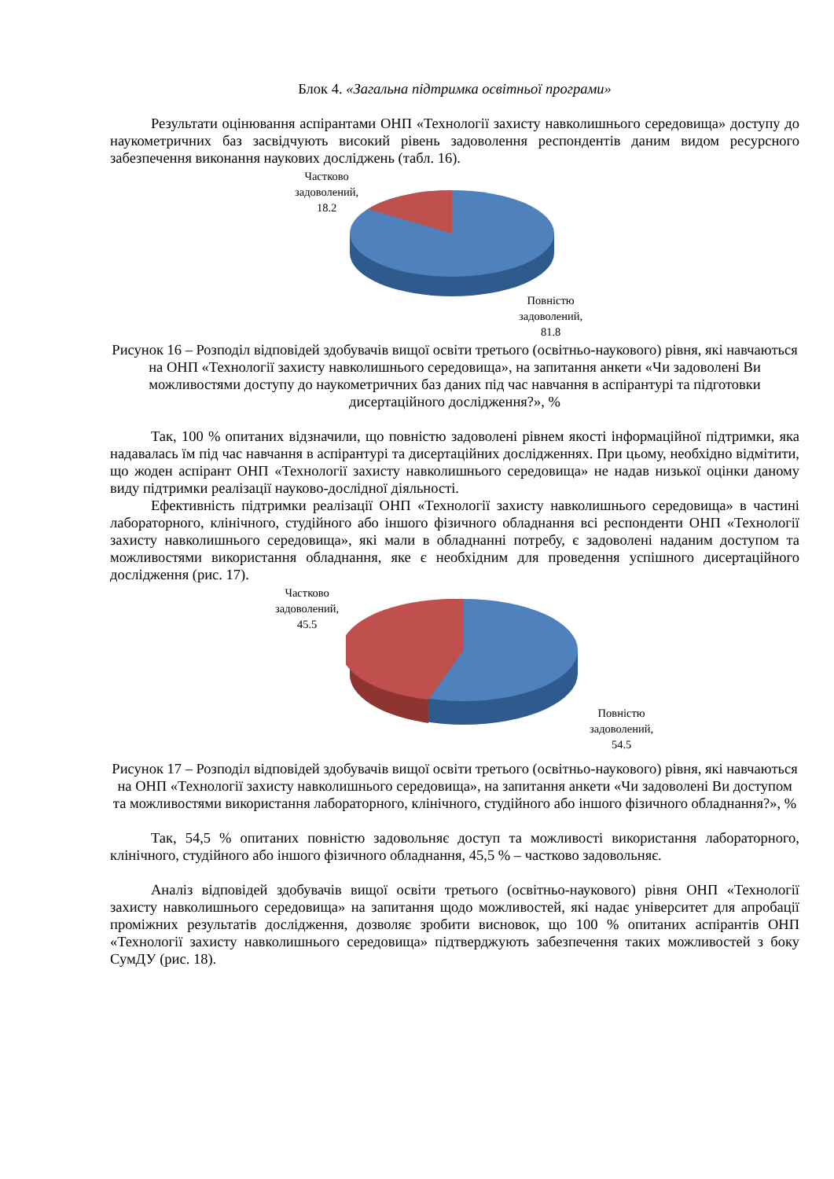Блок 4. «Загальна підтримка освітньої програми»
Результати оцінювання аспірантами ОНП «Технології захисту навколишнього середовища» доступу до наукометричних баз засвідчують високий рівень задоволення респондентів даним видом ресурсного забезпечення виконання наукових досліджень (табл. 16).
Частково
задоволений,
18.2
Повністю
задоволений,
81.8
Рисунок 16 – Розподіл відповідей здобувачів вищої освіти третього (освітньо-наукового) рівня, які навчаються на ОНП «Технології захисту навколишнього середовища», на запитання анкети «Чи задоволені Ви можливостями доступу до наукометричних баз даних під час навчання в аспірантурі та підготовки дисертаційного дослідження?», %
Так, 100 % опитаних відзначили, що повністю задоволені рівнем якості інформаційної підтримки, яка надавалась їм під час навчання в аспірантурі та дисертаційних дослідженнях. При цьому, необхідно відмітити, що жоден аспірант ОНП «Технології захисту навколишнього середовища» не надав низької оцінки даному виду підтримки реалізації науково-дослідної діяльності.
Ефективність підтримки реалізації ОНП «Технології захисту навколишнього середовища» в частині лабораторного, клінічного, студійного або іншого фізичного обладнання всі респонденти ОНП «Технології захисту навколишнього середовища», які мали в обладнанні потребу, є задоволені наданим доступом та можливостями використання обладнання, яке є необхідним для проведення успішного дисертаційного дослідження (рис. 17).
Частково
задоволений,
45.5
Повністю
задоволений,
54.5
Рисунок 17 – Розподіл відповідей здобувачів вищої освіти третього (освітньо-наукового) рівня, які навчаються на ОНП «Технології захисту навколишнього середовища», на запитання анкети «Чи задоволені Ви доступом та можливостями використання лабораторного, клінічного, студійного або іншого фізичного обладнання?», %
Так, 54,5 % опитаних повністю задовольняє доступ та можливості використання лабораторного, клінічного, студійного або іншого фізичного обладнання, 45,5 % – частково задовольняє.
Аналіз відповідей здобувачів вищої освіти третього (освітньо-наукового) рівня ОНП «Технології захисту навколишнього середовища» на запитання щодо можливостей, які надає університет для апробації проміжних результатів дослідження, дозволяє зробити висновок, що 100 % опитаних аспірантів ОНП «Технології захисту навколишнього середовища» підтверджують забезпечення таких можливостей з боку СумДУ (рис. 18).